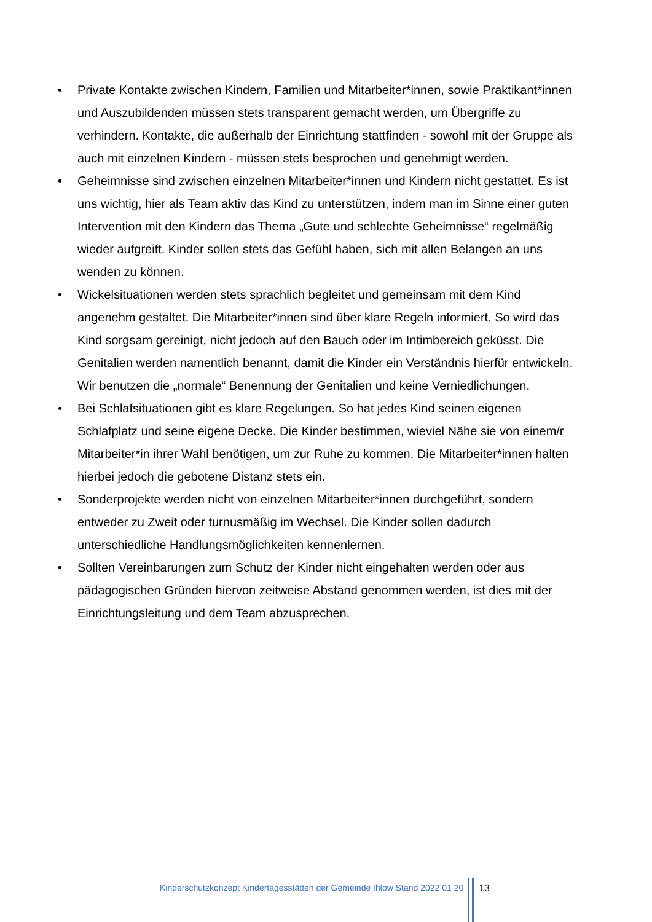• Private Kontakte zwischen Kindern, Familien und Mitarbeiter*innen, sowie Praktikant*innen und Auszubildenden müssen stets transparent gemacht werden, um Übergriffe zu verhindern. Kontakte, die außerhalb der Einrichtung stattfinden - sowohl mit der Gruppe als auch mit einzelnen Kindern - müssen stets besprochen und genehmigt werden.
• Geheimnisse sind zwischen einzelnen Mitarbeiter*innen und Kindern nicht gestattet. Es ist uns wichtig, hier als Team aktiv das Kind zu unterstützen, indem man im Sinne einer guten Intervention mit den Kindern das Thema „Gute und schlechte Geheimnisse“ regelmäßig wieder aufgreift. Kinder sollen stets das Gefühl haben, sich mit allen Belangen an uns wenden zu können.
• Wickelsituationen werden stets sprachlich begleitet und gemeinsam mit dem Kind angenehm gestaltet. Die Mitarbeiter*innen sind über klare Regeln informiert. So wird das Kind sorgsam gereinigt, nicht jedoch auf den Bauch oder im Intimbereich geküsst. Die Genitalien werden namentlich benannt, damit die Kinder ein Verständnis hierfür entwickeln. Wir benutzen die „normale“ Benennung der Genitalien und keine Verniedlichungen.
• Bei Schlafsituationen gibt es klare Regelungen. So hat jedes Kind seinen eigenen Schlafplatz und seine eigene Decke. Die Kinder bestimmen, wieviel Nähe sie von einem/r Mitarbeiter*in ihrer Wahl benötigen, um zur Ruhe zu kommen. Die Mitarbeiter*innen halten hierbei jedoch die gebotene Distanz stets ein.
• Sonderprojekte werden nicht von einzelnen Mitarbeiter*innen durchgeführt, sondern entweder zu Zweit oder turnusmäßig im Wechsel. Die Kinder sollen dadurch unterschiedliche Handlungsmöglichkeiten kennenlernen.
• Sollten Vereinbarungen zum Schutz der Kinder nicht eingehalten werden oder aus pädagogischen Gründen hiervon zeitweise Abstand genommen werden, ist dies mit der Einrichtungsleitung und dem Team abzusprechen.
Kinderschutzkonzept Kindertagesstätten der Gemeinde Ihlow Stand 2022 01 20
13